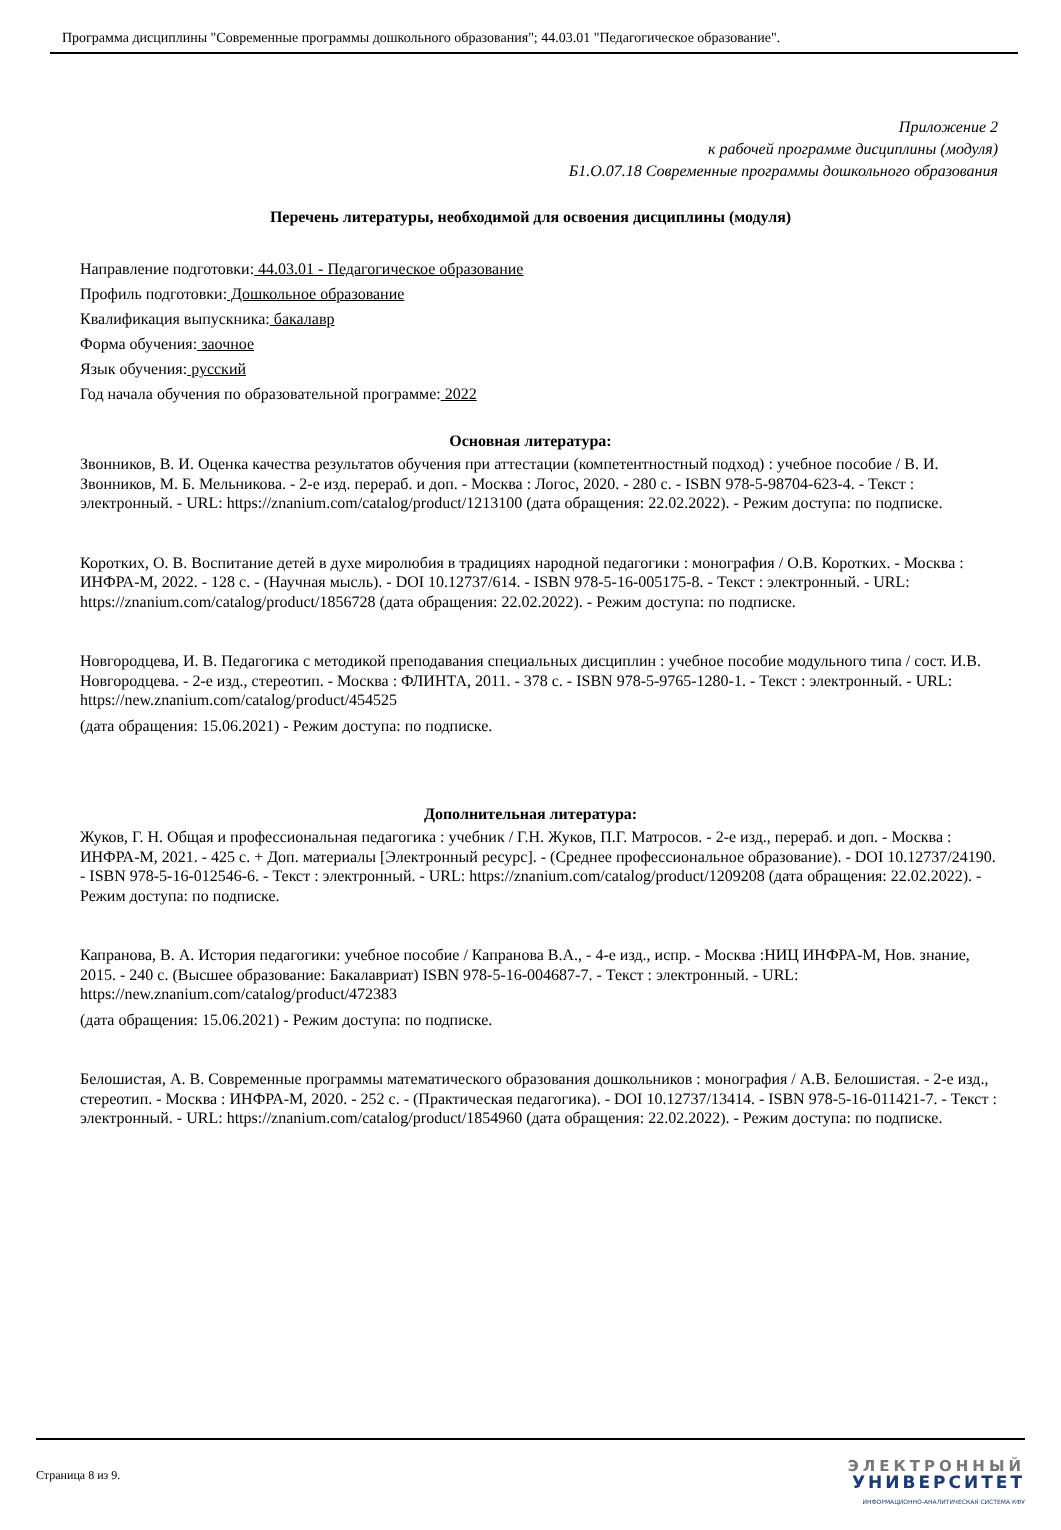Программа дисциплины "Современные программы дошкольного образования"; 44.03.01 "Педагогическое образование".
Приложение 2
к рабочей программе дисциплины (модуля)
Б1.О.07.18 Современные программы дошкольного образования
Перечень литературы, необходимой для освоения дисциплины (модуля)
Направление подготовки: 44.03.01 - Педагогическое образование
Профиль подготовки: Дошкольное образование
Квалификация выпускника: бакалавр
Форма обучения: заочное
Язык обучения: русский
Год начала обучения по образовательной программе: 2022
Основная литература:
Звонников, В. И. Оценка качества результатов обучения при аттестации (компетентностный подход) : учебное пособие / В. И. Звонников, М. Б. Мельникова. - 2-е изд. перераб. и доп. - Москва : Логос, 2020. - 280 с. - ISBN 978-5-98704-623-4. - Текст : электронный. - URL: https://znanium.com/catalog/product/1213100 (дата обращения: 22.02.2022). - Режим доступа: по подписке.
Коротких, О. В. Воспитание детей в духе миролюбия в традициях народной педагогики : монография / О.В. Коротких. - Москва : ИНФРА-М, 2022. - 128 с. - (Научная мысль). - DOI 10.12737/614. - ISBN 978-5-16-005175-8. - Текст : электронный. - URL: https://znanium.com/catalog/product/1856728 (дата обращения: 22.02.2022). - Режим доступа: по подписке.
Новгородцева, И. В. Педагогика с методикой преподавания специальных дисциплин : учебное пособие модульного типа / сост. И.В. Новгородцева. - 2-е изд., стереотип. - Москва : ФЛИНТА, 2011. - 378 с. - ISBN 978-5-9765-1280-1. - Текст : электронный. - URL: https://new.znanium.com/catalog/product/454525
(дата обращения: 15.06.2021) - Режим доступа: по подписке.
Дополнительная литература:
Жуков, Г. Н. Общая и профессиональная педагогика : учебник / Г.Н. Жуков, П.Г. Матросов. - 2-е изд., перераб. и доп. - Москва : ИНФРА-М, 2021. - 425 с. + Доп. материалы [Электронный ресурс]. - (Среднее профессиональное образование). - DOI 10.12737/24190. - ISBN 978-5-16-012546-6. - Текст : электронный. - URL: https://znanium.com/catalog/product/1209208 (дата обращения: 22.02.2022). - Режим доступа: по подписке.
Капранова, В. А. История педагогики: учебное пособие / Капранова В.А., - 4-е изд., испр. - Москва :НИЦ ИНФРА-М, Нов. знание, 2015. - 240 с. (Высшее образование: Бакалавриат) ISBN 978-5-16-004687-7. - Текст : электронный. - URL: https://new.znanium.com/catalog/product/472383
(дата обращения: 15.06.2021) - Режим доступа: по подписке.
Белошистая, А. В. Современные программы математического образования дошкольников : монография / А.В. Белошистая. - 2-е изд., стереотип. - Москва : ИНФРА-М, 2020. - 252 с. - (Практическая педагогика). - DOI 10.12737/13414. - ISBN 978-5-16-011421-7. - Текст : электронный. - URL: https://znanium.com/catalog/product/1854960 (дата обращения: 22.02.2022). - Режим доступа: по подписке.
Страница 8 из 9.
ЭЛЕКТРОННЫЙ
УНИВЕРСИТЕТ
ИНФОРМАЦИОННО-АНАЛИТИЧЕСКАЯ СИСТЕМА КФУ